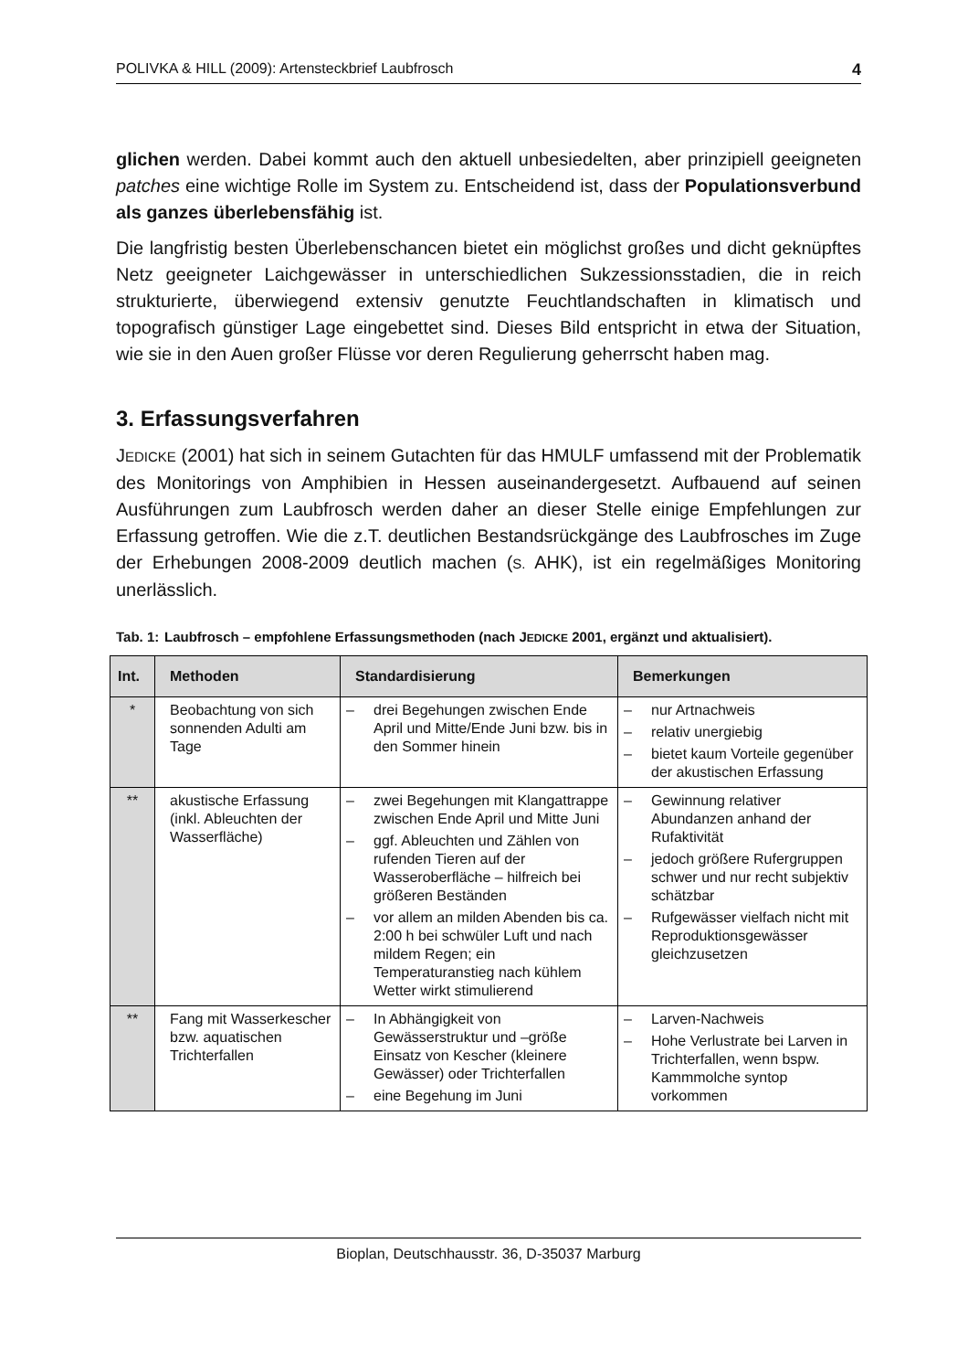POLIVKA & HILL (2009): Artensteckbrief Laubfrosch 4
glichen werden. Dabei kommt auch den aktuell unbesiedelten, aber prinzipiell geeigneten patches eine wichtige Rolle im System zu. Entscheidend ist, dass der Populationsverbund als ganzes überlebensfähig ist.
Die langfristig besten Überlebenschancen bietet ein möglichst großes und dicht geknüpftes Netz geeigneter Laichgewässer in unterschiedlichen Sukzessionsstadien, die in reich strukturierte, überwiegend extensiv genutzte Feuchtlandschaften in klimatisch und topografisch günstiger Lage eingebettet sind. Dieses Bild entspricht in etwa der Situation, wie sie in den Auen großer Flüsse vor deren Regulierung geherrscht haben mag.
3. Erfassungsverfahren
JEDICKE (2001) hat sich in seinem Gutachten für das HMULF umfassend mit der Problematik des Monitorings von Amphibien in Hessen auseinandergesetzt. Aufbauend auf seinen Ausführungen zum Laubfrosch werden daher an dieser Stelle einige Empfehlungen zur Erfassung getroffen. Wie die z.T. deutlichen Bestandsrückgänge des Laubfrosches im Zuge der Erhebungen 2008-2009 deutlich machen (S. AHK), ist ein regelmäßiges Monitoring unerlässlich.
Tab. 1: Laubfrosch – empfohlene Erfassungsmethoden (nach JEDICKE 2001, ergänzt und aktualisiert).
| Int. | Methoden | Standardisierung | Bemerkungen |
| --- | --- | --- | --- |
| * | Beobachtung von sich sonnenden Adulti am Tage | – drei Begehungen zwischen Ende April und Mitte/Ende Juni bzw. bis in den Sommer hinein | – nur Artnachweis – relativ unergiebig – bietet kaum Vorteile gegenüber der akustischen Erfassung |
| ** | akustische Erfassung (inkl. Ableuchten der Wasserfläche) | – zwei Begehungen mit Klangattrappe zwischen Ende April und Mitte Juni – ggf. Ableuchten und Zählen von rufenden Tieren auf der Wasseroberfläche – hilfreich bei größeren Beständen – vor allem an milden Abenden bis ca. 2:00 h bei schwüler Luft und nach mildem Regen; ein Temperaturanstieg nach kühlem Wetter wirkt stimulierend | – Gewinnung relativer Abundanzen anhand der Rufaktivität – jedoch größere Rufergruppen schwer und nur recht subjektiv schätzbar – Rufgewässer vielfach nicht mit Reproduktionsgewässer gleichzusetzen |
| ** | Fang mit Wasserkescher bzw. aquatischen Trichterfallen | – In Abhängigkeit von Gewässerstruktur und –größe Einsatz von Kescher (kleinere Gewässer) oder Trichterfallen – eine Begehung im Juni | – Larven-Nachweis – Hohe Verlustrate bei Larven in Trichterfallen, wenn bspw. Kammmolche syntop vorkommen |
Bioplan, Deutschhausstr. 36, D-35037 Marburg